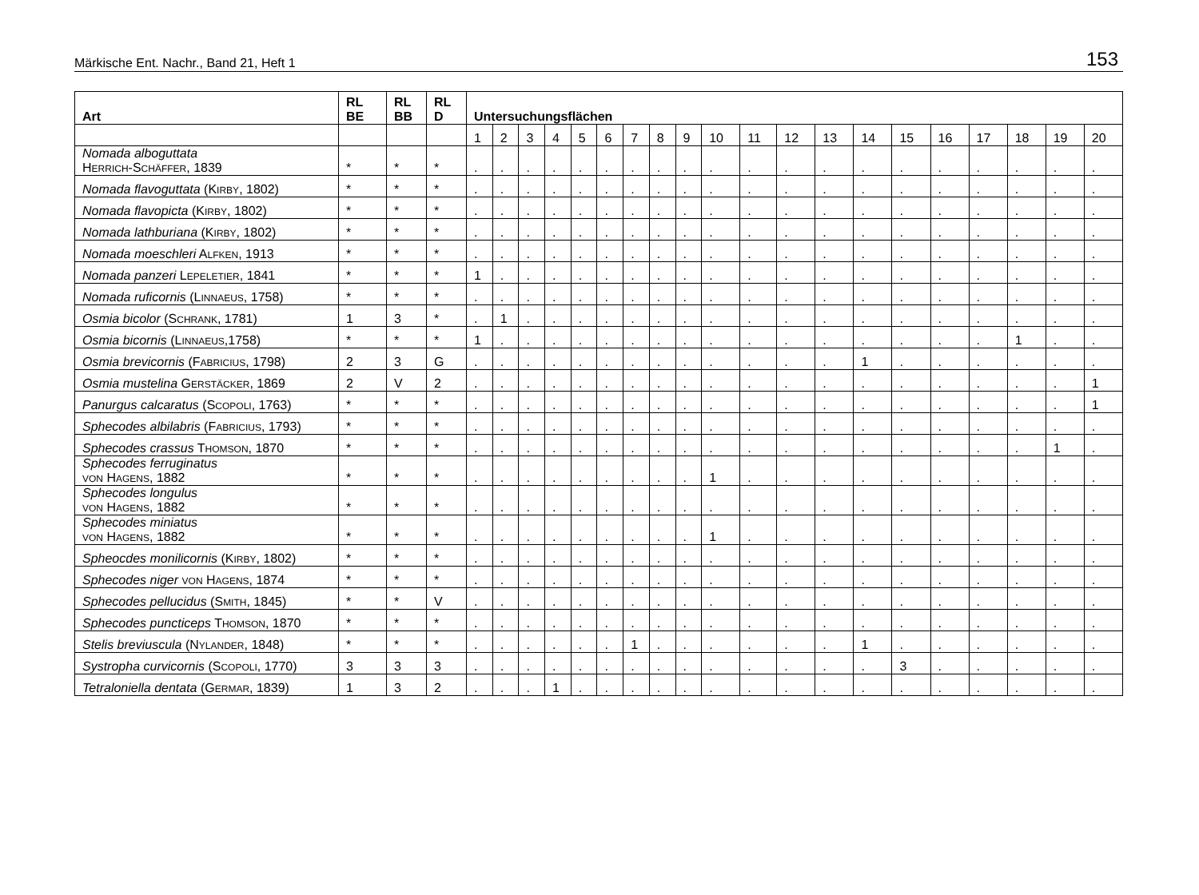Märkische Ent. Nachr., Band 21, Heft 1 153
| Art | RL BE | RL BB | RL D | Untersuchungsflächen | | | | | | | | | | | | | | | | | | | |
| --- | --- | --- | --- | --- | --- | --- | --- | --- | --- | --- | --- | --- | --- | --- | --- | --- | --- | --- | --- | --- | --- | --- | --- |
| | | | | 1 | 2 | 3 | 4 | 5 | 6 | 7 | 8 | 9 | 10 | 11 | 12 | 13 | 14 | 15 | 16 | 17 | 18 | 19 | 20 |
| Nomada alboguttata H ERRICH -S CHÄFFER , 1839 | * | * | * | . | . | . | . | . | . | . | . | . | . | . | . | . | . | . | . | . | . | . | . |
| Nomada flavoguttata (K IRBY , 1802) | * | * | * | . | . | . | . | . | . | . | . | . | . | . | . | . | . | . | . | . | . | . | . |
| Nomada flavopicta (K IRBY , 1802) | * | * | * | . | . | . | . | . | . | . | . | . | . | . | . | . | . | . | . | . | . | . | . |
| Nomada lathburiana (K IRBY , 1802) | * | * | * | . | . | . | . | . | . | . | . | . | . | . | . | . | . | . | . | . | . | . | . |
| Nomada moeschleri A LFKEN , 1913 | * | * | * | . | . | . | . | . | . | . | . | . | . | . | . | . | . | . | . | . | . | . | . |
| Nomada panzeri L EPELETIER , 1841 | * | * | * | 1 | . | . | . | . | . | . | . | . | . | . | . | . | . | . | . | . | . | . | . |
| Nomada ruficornis (L INNAEUS , 1758) | * | * | * | . | . | . | . | . | . | . | . | . | . | . | . | . | . | . | . | . | . | . | . |
| Osmia bicolor (S CHRANK , 1781) | 1 | 3 | * | . | 1 | . | . | . | . | . | . | . | . | . | . | . | . | . | . | . | . | . | . |
| Osmia bicornis (L INNAEUS ,1758) | * | * | * | 1 | . | . | . | . | . | . | . | . | . | . | . | . | . | . | . | . | 1 | . | . |
| Osmia brevicornis (F ABRICIUS , 1798) | 2 | 3 | G | . | . | . | . | . | . | . | . | . | . | . | . | . | 1 | . | . | . | . | . | . |
| Osmia mustelina G ERSTÄCKER , 1869 | 2 | V | 2 | . | . | . | . | . | . | . | . | . | . | . | . | . | . | . | . | . | . | . | 1 |
| Panurgus calcaratus (S COPOLI , 1763) | * | * | * | . | . | . | . | . | . | . | . | . | . | . | . | . | . | . | . | . | . | . | 1 |
| Sphecodes albilabris (F ABRICIUS , 1793) | * | * | * | . | . | . | . | . | . | . | . | . | . | . | . | . | . | . | . | . | . | . | . |
| Sphecodes crassus T HOMSON , 1870 | * | * | * | . | . | . | . | . | . | . | . | . | . | . | . | . | . | . | . | . | . | 1 | . |
| Sphecodes ferruginatus VON H AGENS , 1882 | * | * | * | . | . | . | . | . | . | . | . | . | 1 | . | . | . | . | . | . | . | . | . | . |
| Sphecodes longulus VON H AGENS , 1882 | * | * | * | . | . | . | . | . | . | . | . | . | . | . | . | . | . | . | . | . | . | . | . |
| Sphecodes miniatus VON H AGENS , 1882 | * | * | * | . | . | . | . | . | . | . | . | . | 1 | . | . | . | . | . | . | . | . | . | . |
| Spheocdes monilicornis (K IRBY , 1802) | * | * | * | . | . | . | . | . | . | . | . | . | . | . | . | . | . | . | . | . | . | . | . |
| Sphecodes niger VON H AGENS , 1874 | * | * | * | . | . | . | . | . | . | . | . | . | . | . | . | . | . | . | . | . | . | . | . |
| Sphecodes pellucidus (S MITH , 1845) | * | * | V | . | . | . | . | . | . | . | . | . | . | . | . | . | . | . | . | . | . | . | . |
| Sphecodes puncticeps T HOMSON , 1870 | * | * | * | . | . | . | . | . | . | . | . | . | . | . | . | . | . | . | . | . | . | . | . |
| Stelis breviuscula (N YLANDER , 1848) | * | * | * | . | . | . | . | . | . | 1 | . | . | . | . | . | . | 1 | . | . | . | . | . | . |
| Systropha curvicornis (S COPOLI , 1770) | 3 | 3 | 3 | . | . | . | . | . | . | . | . | . | . | . | . | . | . | 3 | . | . | . | . | . |
| Tetraloniella dentata (G ERMAR , 1839) | 1 | 3 | 2 | . | . | . | 1 | . | . | . | . | . | . | . | . | . | . | . | . | . | . | . | . |